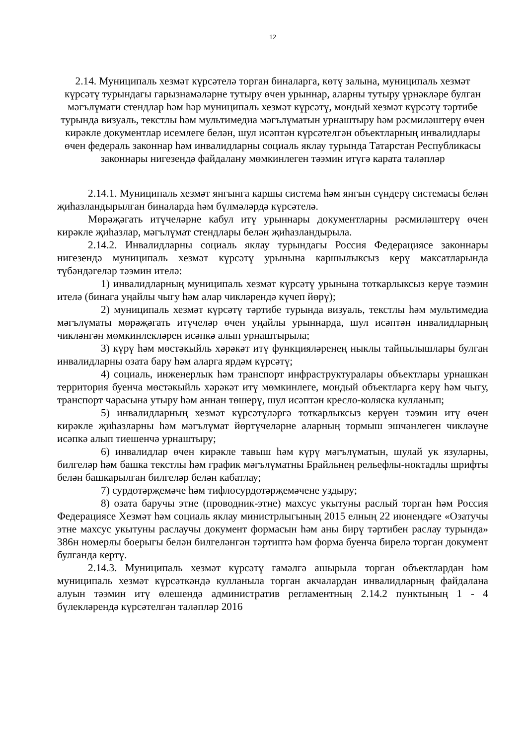12
2.14. Муниципаль хезмәт күрсәтелә торган биналарга, көтү залына, муниципаль хезмәт күрсәтү турындагы гарызнамәләрне тутыру өчен урыннар, аларны тутыру үрнәкләре булган мәгълүмати стендлар һәм һәр муниципаль хезмәт күрсәтү, мондый хезмәт күрсәтү тәртибе турында визуаль, текстлы һәм мультимедиа мәгълүматын урнаштыру һәм рәсмиләштерү өчен кирәкле документлар исемлеге белән, шул исәптән күрсәтелгән объектларның инвалидлары өчен федераль законнар һәм инвалидларны социаль яклау турында Татарстан Республикасы законнары нигезендә файдалану мөмкинлеген тәэмин итүгә карата таләпләр
2.14.1. Муниципаль хезмәт янгынга каршы система һәм янгын сүндерү системасы белән җиһазландырылган биналарда һәм бүлмәләрдә күрсәтелә.
Мөрәҗәгать итүчеләрне кабул итү урыннары документларны рәсмиләштерү өчен кирәкле җиһазлар, мәгълүмат стендлары белән җиһазландырыла.
2.14.2. Инвалидларны социаль яклау турындагы Россия Федерациясе законнары нигезендә муниципаль хезмәт күрсәтү урынына каршылыксыз керү максатларында түбәндәгеләр тәэмин ителә:
1) инвалидларның муниципаль хезмәт күрсәтү урынына тоткарлыксыз керүе тәэмин ителә (бинага уңайлы чыгу һәм алар чикләрендә күчеп йөрү);
2) муниципаль хезмәт күрсәтү тәртибе турында визуаль, текстлы һәм мультимедиа мәгълүматы мөрәҗәгать итүчеләр өчен уңайлы урыннарда, шул исәптән инвалидларның чикләнгән мөмкинлекләрен исәпкә алып урнаштырыла;
3) күрү һәм мөстәкыйль хәрәкәт итү функцияләренең ныклы тайпылышлары булган инвалидларны озата бару һәм аларга ярдәм күрсәтү;
4) социаль, инженерлык һәм транспорт инфраструктуралары объектлары урнашкан территория буенча мөстәкыйль хәрәкәт итү мөмкинлеге, мондый объектларга керү һәм чыгу, транспорт чарасына утыру һәм аннан төшерү, шул исәптән кресло-коляска кулланып;
5) инвалидларның хезмәт күрсәтүләргә тоткарлыксыз керүен тәэмин итү өчен кирәкле җиһазларны һәм мәгълүмат йөртүчеләрне аларның тормыш эшчәнлеген чикләүне исәпкә алып тиешенчә урнаштыру;
6) инвалидлар өчен кирәкле тавыш һәм күрү мәгълүматын, шулай ук язуларны, билгеләр һәм башка текстлы һәм график мәгълүматны Брайльнең рельефлы-ноктадлы шрифты белән башкарылган билгеләр белән кабатлау;
7) сурдотәрҗемәче һәм тифлосурдотәрҗемәчене уздыру;
8) озата баручы этне (проводник-этне) махсус укытуны раслый торган һәм Россия Федерациясе Хезмәт һәм социаль яклау министрлыгының 2015 елның 22 июнендәге «Озатучы этне махсус укытуны раслаучы документ формасын һәм аны бирү тәртибен раслау турында» 386н номерлы боерыгы белән билгеләнгән тәртиптә һәм форма буенча бирелә торган документ булганда кертү.
2.14.3. Муниципаль хезмәт күрсәтү гамәлгә ашырыла торган объектлардан һәм муниципаль хезмәт күрсәткәндә кулланыла торган акчалардан инвалидларның файдалана алуын тәэмин итү өлешендә административ регламентның 2.14.2 пунктының 1 - 4 бүлекләрендә күрсәтелгән таләпләр 2016